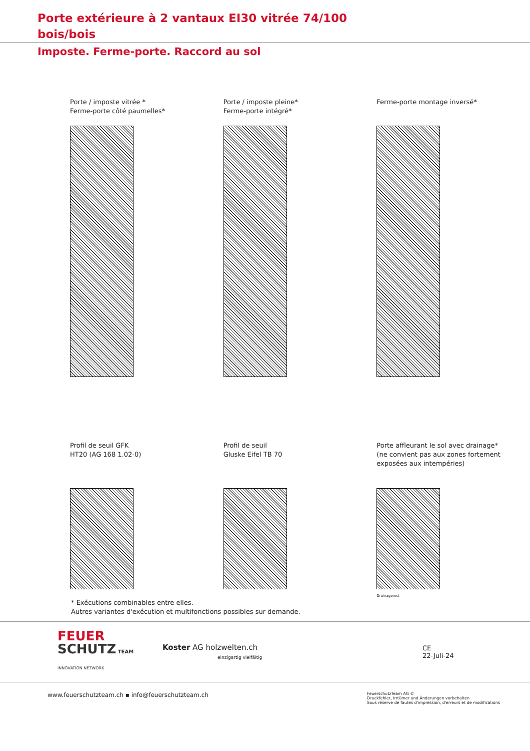Porte extérieure à 2 vantaux EI30 vitrée 74/100
bois/bois
Imposte. Ferme-porte. Raccord au sol
Porte / imposte vitrée *
Ferme-porte côté paumelles*
Porte / imposte pleine*
Ferme-porte intégré*
Ferme-porte montage inversé*
Profil de seuil GFK
HT20 (AG 168 1.02-0)
Profil de seuil
Gluske Eifel TB 70
Porte affleurant le sol avec drainage*
(ne convient pas aux zones fortement
exposées aux intempéries)
Drainagerost
* Exécutions combinables entre elles.
Autres variantes d'exécution et multifonctions possibles sur demande.
FEUER
SCHUTZ TEAM
INNOVATION NETWORK
Koster AG holzwelten.ch
einzigartig vielfältig
CE
22-Juli-24
www.feuerschutzteam.ch ▪ info@feuerschutzteam.ch FeuerschutzTeam AG ©
Druckfehler, Irrtümer und Änderungen vorbehalten
Sous réserve de fautes d'impression, d'erreurs et de modifications